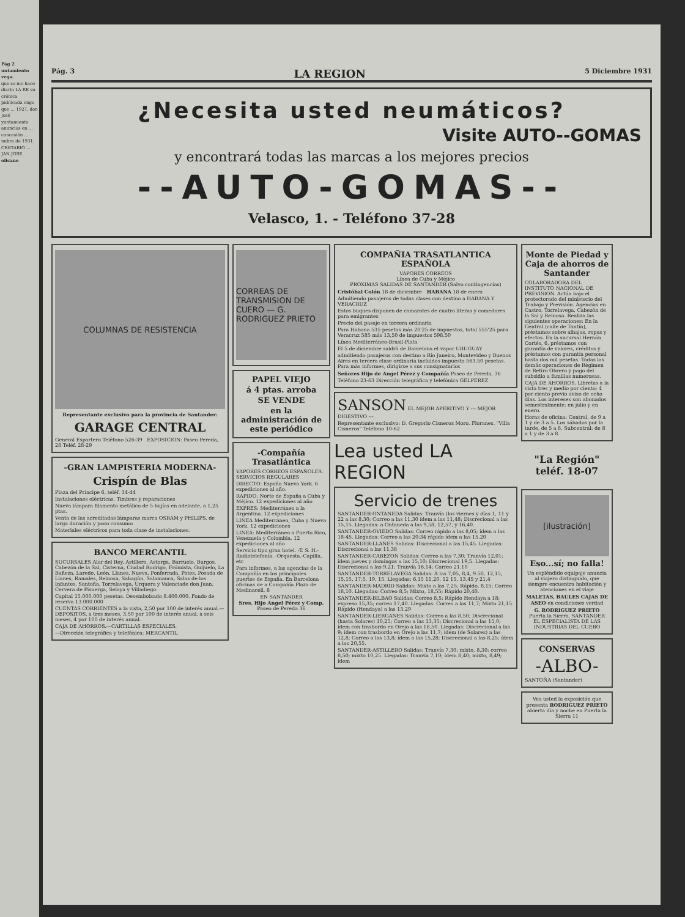Pág 2
untamiento vega.
que se me hace diario LA RE su crónica publicada engo que ... 1927, don José yuntamiento anuncios en ... concesión ... nubre de 1931. CRETARIO ... JAN JOSE
olicano
Pág. 3 LA REGION 5 Diciembre 1931
¿Necesita usted neumáticos?
Visite AUTO--GOMAS
y encontrará todas las marcas a los mejores precios
--AUTO-GOMAS--
Velasco, 1. - Teléfono 37-28
COLUMNAS DE RESISTENCIA
Representante exclusivo para la provincia de Santander:
GARAGE CENTRAL
General Espartero Teléfono 526-39 EXPOSICION: Paseo Pereda, 28 Teléf. 28-29
-GRAN LAMPISTERIA MODERNA-
Crispín de Blas
Plaza del Príncipe 6, teléf. 14-44
Instalaciones eléctricas. Timbres y reparaciones
Nueva lámpara filamento metálico de 5 bujías en adelante, a 1,25 ptas.
Venta de las acreditadas lámparas marca OSRAM y PHILIPS, de larga duración y poco consumo
Materiales eléctricos para toda clase de instalaciones.
BANCO MERCANTIL
SUCURSALES Alar del Rey, Astillero, Astorga, Barruelo, Burgos, Cabezón de la Sal, Cisterna, Ciudad Rodrigo, Frómista, Guijuelo, La Bañeza, Laredo, León, Llanes, Nueva, Ponferrada, Potes, Posada de Llanes, Ramales, Reinosa, Sahagún, Salamanca, Salas de los Infantes, Santoña, Torrelavega, Urquera y Valenciade don Juan, Cervera de Pisuerga, Selaya y Villadiego.
Capital 15.000.000 pesetas. Desembolsado 8.400.000. Fondo de reserva 13.000.000
CUENTAS CORRIENTES a la vista, 2,50 por 100 de interés anual.— DEPOSITOS, a tres meses, 3,50 por 100 de interés anual, a seis meses, 4 por 100 de interés anual.
CAJA DE AHORROS.—CARTILLAS ESPECIALES.
—Dirección telegráfica y telefónica: MERCANTIL
CORREAS DE TRANSMISION DE CUERO — G. RODRIGUEZ PRIETO
PAPEL VIEJO
á 4 ptas. arroba
SE VENDE
en la administración de este periódico
-Compañía Trasatlántica
VAPORES CORREOS ESPAÑOLES. SERVICIOS REGULARES
DIRECTO: España Nueva York. 6 expediciones al año.
RAPIDO: Norte de España a Cuba y Méjico. 12 expediciones al año
EXPRES: Mediterráneo a la Argentina. 12 expediciones
LINEA Mediterráneo, Cuba y Nueva York. 12 expediciones
LINEA: Mediterráneo a Puerto Rico, Venezuela y Colombia. 12 expediciones al año
Servicio tipo gran hotel. -T. S. H.- Radiotelefonía. -Orquesta.-Capilla, etc
Para informes, a las agencias de la Compañía en los principales puertos de España. En Barcelona oficinas de a Compañía Plaza de Medinaceli, 8
EN SANTANDER
Sres. Hijo Angel Pérez y Comp.
Paseo de Pereda 36
COMPAÑIA TRASATLANTICA ESPAÑOLA
VAPORES CORREOS
Línea de Cuba y Méjico
PROXIMAS SALIDAS DE SANTANDER (Salvo contingencias)
Cristóbal Colón 18 de diciembre HABANA 18 de enero
Admitiendo pasajeros de todas clases con destino a HABANA Y VERACRUZ
Estos buques disponen de camarotes de cuatro literas y comedores para emigrantes
Precio del pasaje en tercera ordinaria
Para Habana 535 pesetas más 20'25 de impuestos, total 555'25 para Veracruz 585 más 13,50 de impuestos 598.50
Línea Mediterráneo-Brasil-Plata
El 5 de diciembre saldrá de Barcelona el vapor URUGUAY
admitiendo pasajeros con destino a Río Janeiro, Montevideo y Buenos Aires en tercera clase ordinaria incluidos impuesto 563,50 pesetas. Para más informes, dirigirse a sus consignatarios
Señores Hijo de Angel Pérez y Compañía Paseo de Pereda, 36
Teléfono 23-63 Dirección telegráfica y telefónica GELPEREZ
SANSON EL MEJOR APERITIVO Y --- MEJOR DIGESTIVO ---
Representante exclusivo: D. Gregorio Cisneros Moro. Floranes. "Villa Cisneros" Teléfono 10-62
Lea usted LA REGION
Servicio de trenes
SANTANDER-ONTANEDA Salidas: Tranvía (los viernes y días 1, 11 y 22 a las 8,30; Correo a las 11,30 ídem a las 11,48; Discrecional a las 15,15. Llegadas: a Ontaneda a las 9,58, 12,57, y 16,40.
SANTANDER-OVIEDO Salidas: Correo rápido a las 8,05; ídem a las 18-45. Llegadas: Correo a las 20:34 rápido ídem a las 15,20
SANTANDER-LLANES Salidas: Discrecional a las 15,45. Llegadas: Discrecional a las 11,38
SANTANDER-CABEZON Salidas: Correo a las 7,30; Tranvía 12,01; ídem jueves y domingos a las 15,10; Discrecional 19,5. Llegadas: Discrecional a las 9,21; Tranvía 16,14; Correo 21.10
SANTANDER-TORRELAVEGA Salidas: A las 7,05, 8,4, 9.50, 12,15, 15,15, 17,5, 19, 15. Llegadas: 6,15 11,20, 12 15, 13,45 y 21,4
SANTANDER-MADRID Salidas: Mixto a las 7,25; Rápido, 8,15; Correo 18,10. Llegadas: Correo 8,5; Mixto, 18,55; Rápido 20,40.
SANTANDER-BILBAO Salidas: Correo 8,5; Rápido Hendaya a 18; expreso 15,35; correo 17,40. Llegadas: Correo a las 11,7; Mixto 21,15. Rápido (Hendaya) a las 13,29
SANTANDER-LIERGANES Salidas: Correo a las 8,50; Discrecional (hasta Solares) 10,25; Correo a las 13,35; Discrecional a las 15,0; ídem con trasbordo en Orejo a las 18,50. Llegadas: Discrecional a las 9; ídem con trasbordo en Orejo a las 11,7; ídem (de Solares) a las 12,8; Correo a las 13,8; ídem a las 15,28; Discrecional a las 8,25; ídem a las 20,55.
SANTANDER-ASTILLERO Salidas: Tranvía 7,30; mixto, 8,30; correo 8,50; mixto 10,25. Llegadas: Tranvía 7,10; ídem 8,40; mixto, 8,49; ídem
Monte de Piedad y Caja de ahorros de Santander
COLABORADORA DEL INSTITUTO NACIONAL DE PREVISION. Actúa bajo el protectorado del ministerio del Trabajo y Previsión. Agencias en Castro, Torrelavega, Cabezón de la Sal y Reinosa. Realiza las siguientes operaciones: En la Central (calle de Tantín), préstamos sobre alhajas, ropas y efectos. En la sucursal Hernán Cortés, 6, préstamos con garantía de valores, créditos y préstamos con garantía personal hasta dos mil pesetas. Todas las demás operaciones de Régimen de Retiro Obrero y pago del subsidio a familias numerosas.
CAJA DE AHORROS. Libretas a la vista tres y medio por ciento; 4 por ciento previo aviso de ocho días. Los intereses son abonados semestralmente: en julio y en enero.
Horas de oficina: Central, de 9 a 1 y de 3 a 5. Los sábados por la tarde, de 5 a 8. Subcentral: de 8 a 1 y de 3 a 8.
"La Región" teléf. 18-07
[ilustración]
Eso...sí; no falla!
Un espléndido equipaje anuncia al viajero distinguido, que siempre encuentra habitación y atenciones en el viaje
MALETAS, BAULES CAJAS DE ASEO en condiciones verdad
G. RODRIGUEZ PRIETO
Puerta la Sierra, SANTANDER
EL ESPECIALISTA DE LAS INDUSTRIAS DEL CUERO
CONSERVAS
-ALBO-
SANTOÑA (Santander)
Vea usted la exposición que presenta RODRIGUEZ PRIETO abierta día y noche en Puerta la Sierra 11